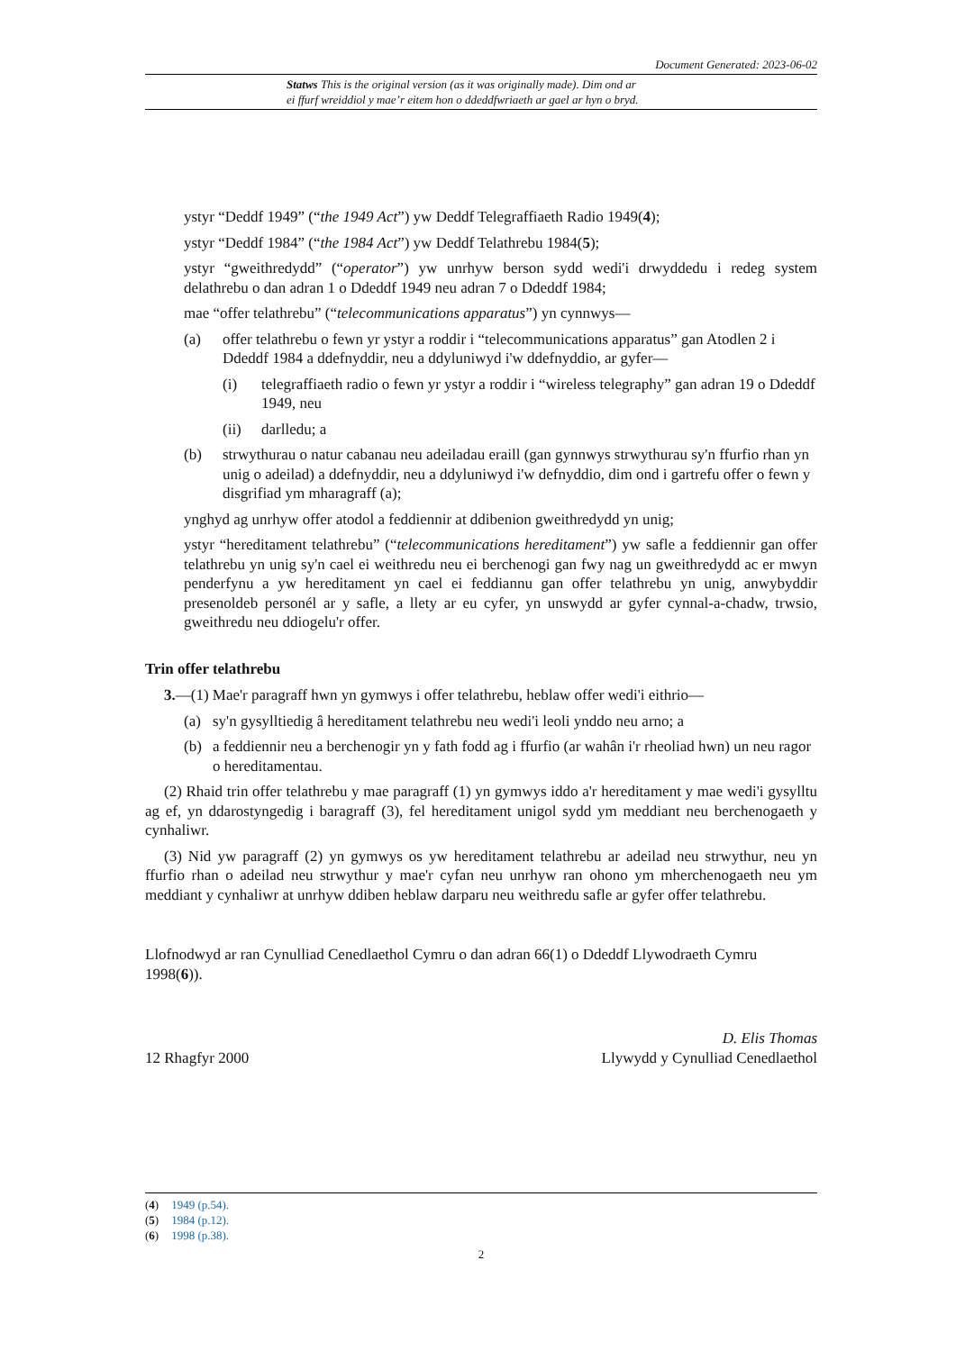Document Generated: 2023-06-02
Statws This is the original version (as it was originally made). Dim ond ar
ei ffurf wreiddiol y mae’r eitem hon o ddeddfwriaeth ar gael ar hyn o bryd.
ystyr “Deddf 1949” (“the 1949 Act”) yw Deddf Telegraffiaeth Radio 1949(4);
ystyr “Deddf 1984” (“the 1984 Act”) yw Deddf Telathrebu 1984(5);
ystyr “gweithredydd” (“operator”) yw unrhyw berson sydd wedi'i drwyddedu i redeg system delathrebu o dan adran 1 o Ddeddf 1949 neu adran 7 o Ddeddf 1984;
mae “offer telathrebu” (“telecommunications apparatus”) yn cynnwys—
(a) offer telathrebu o fewn yr ystyr a roddir i “telecommunications apparatus” gan Atodlen 2 i Ddeddf 1984 a ddefnyddir, neu a ddyluniwyd i'w ddefnyddio, ar gyfer—
(i) telegraffiaeth radio o fewn yr ystyr a roddir i “wireless telegraphy” gan adran 19 o Ddeddf 1949, neu
(ii) darlledu; a
(b) strwythurau o natur cabanau neu adeiladau eraill (gan gynnwys strwythurau sy'n ffurfio rhan yn unig o adeilad) a ddefnyddir, neu a ddyluniwyd i'w defnyddio, dim ond i gartrefu offer o fewn y disgrifiad ym mharagraff (a);
ynghyd ag unrhyw offer atodol a feddiennir at ddibenion gweithredydd yn unig;
ystyr “hereditament telathrebu” (“telecommunications hereditament”) yw safle a feddiennir gan offer telathrebu yn unig sy'n cael ei weithredu neu ei berchenogi gan fwy nag un gweithredydd ac er mwyn penderfynu a yw hereditament yn cael ei feddiannu gan offer telathrebu yn unig, anwybyddir presenoldeb personél ar y safle, a llety ar eu cyfer, yn unswydd ar gyfer cynnal-a-chadw, trwsio, gweithredu neu ddiogelu'r offer.
Trin offer telathrebu
3.—(1) Mae'r paragraff hwn yn gymwys i offer telathrebu, heblaw offer wedi'i eithrio—
(a) sy'n gysylltiedig â hereditament telathrebu neu wedi'i leoli ynddo neu arno; a
(b) a feddiennir neu a berchenogir yn y fath fodd ag i ffurfio (ar wahân i'r rheoliad hwn) un neu ragor o hereditamentau.
(2) Rhaid trin offer telathrebu y mae paragraff (1) yn gymwys iddo a'r hereditament y mae wedi'i gysylltu ag ef, yn ddarostyngedig i baragraff (3), fel hereditament unigol sydd ym meddiant neu berchenogaeth y cynhaliwr.
(3) Nid yw paragraff (2) yn gymwys os yw hereditament telathrebu ar adeilad neu strwythur, neu yn ffurfio rhan o adeilad neu strwythur y mae'r cyfan neu unrhyw ran ohono ym mherchenogaeth neu ym meddiant y cynhaliwr at unrhyw ddiben heblaw darparu neu weithredu safle ar gyfer offer telathrebu.
Llofnodwyd ar ran Cynulliad Cenedlaethol Cymru o dan adran 66(1) o Ddeddf Llywodraeth Cymru 1998(6)).
12 Rhagfyr 2000 D. Elis Thomas
Llywydd y Cynulliad Cenedlaethol
(4) 1949 (p.54).
(5) 1984 (p.12).
(6) 1998 (p.38).
2